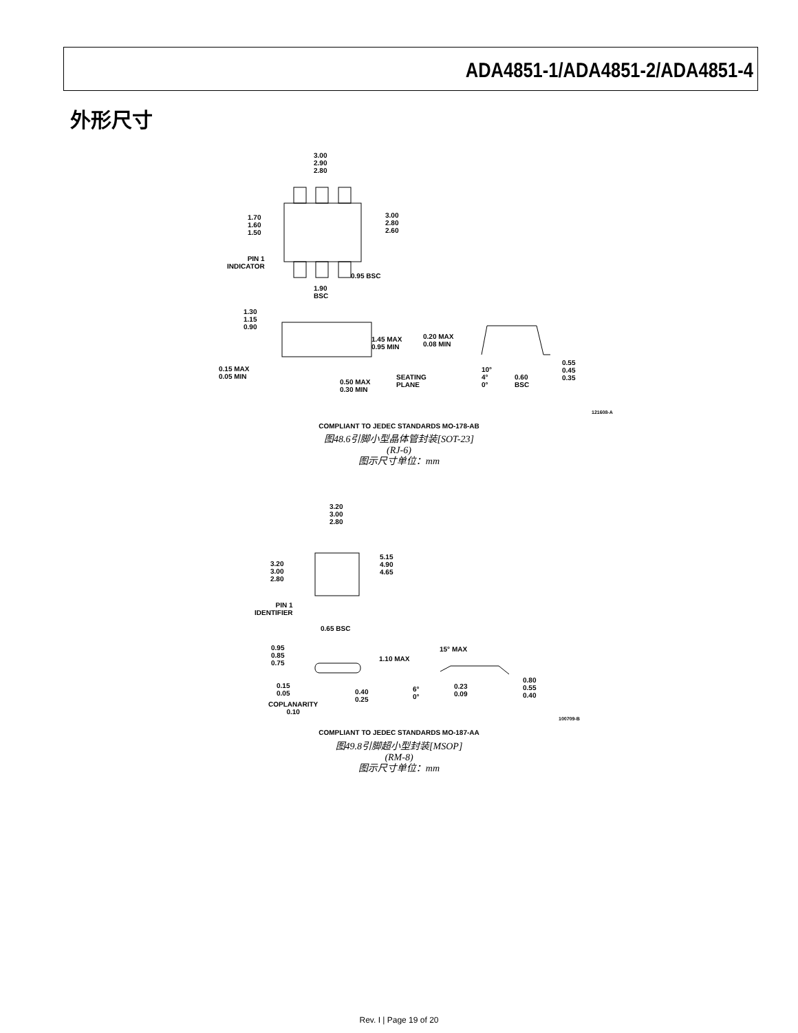ADA4851-1/ADA4851-2/ADA4851-4
外形尺寸
3.00
2.90
2.80
1.70
1.60
1.50
3.00
2.80
2.60
PIN 1
INDICATOR
0.95 BSC
1.90
BSC
1.30
1.15
0.90
1.45 MAX
0.95 MIN
0.20 MAX
0.08 MIN
0.15 MAX
0.05 MIN
0.50 MAX
0.30 MIN
SEATING
PLANE
10°
4°
0°
0.60
BSC
0.55
0.45
0.35
121608-A
COMPLIANT TO JEDEC STANDARDS MO-178-AB
图48.6引脚小型晶体管封装[SOT-23]
(RJ-6)
图示尺寸单位：mm
3.20
3.00
2.80
3.20
3.00
2.80
5.15
4.90
4.65
PIN 1
IDENTIFIER
0.65 BSC
0.95
0.85
0.75
1.10 MAX
15° MAX
0.15
0.05
0.40
0.25
6°
0°
0.23
0.09
0.80
0.55
0.40
COPLANARITY
0.10
100709-B
COMPLIANT TO JEDEC STANDARDS MO-187-AA
图49.8引脚超小型封装[MSOP]
(RM-8)
图示尺寸单位：mm
Rev. I | Page 19 of 20